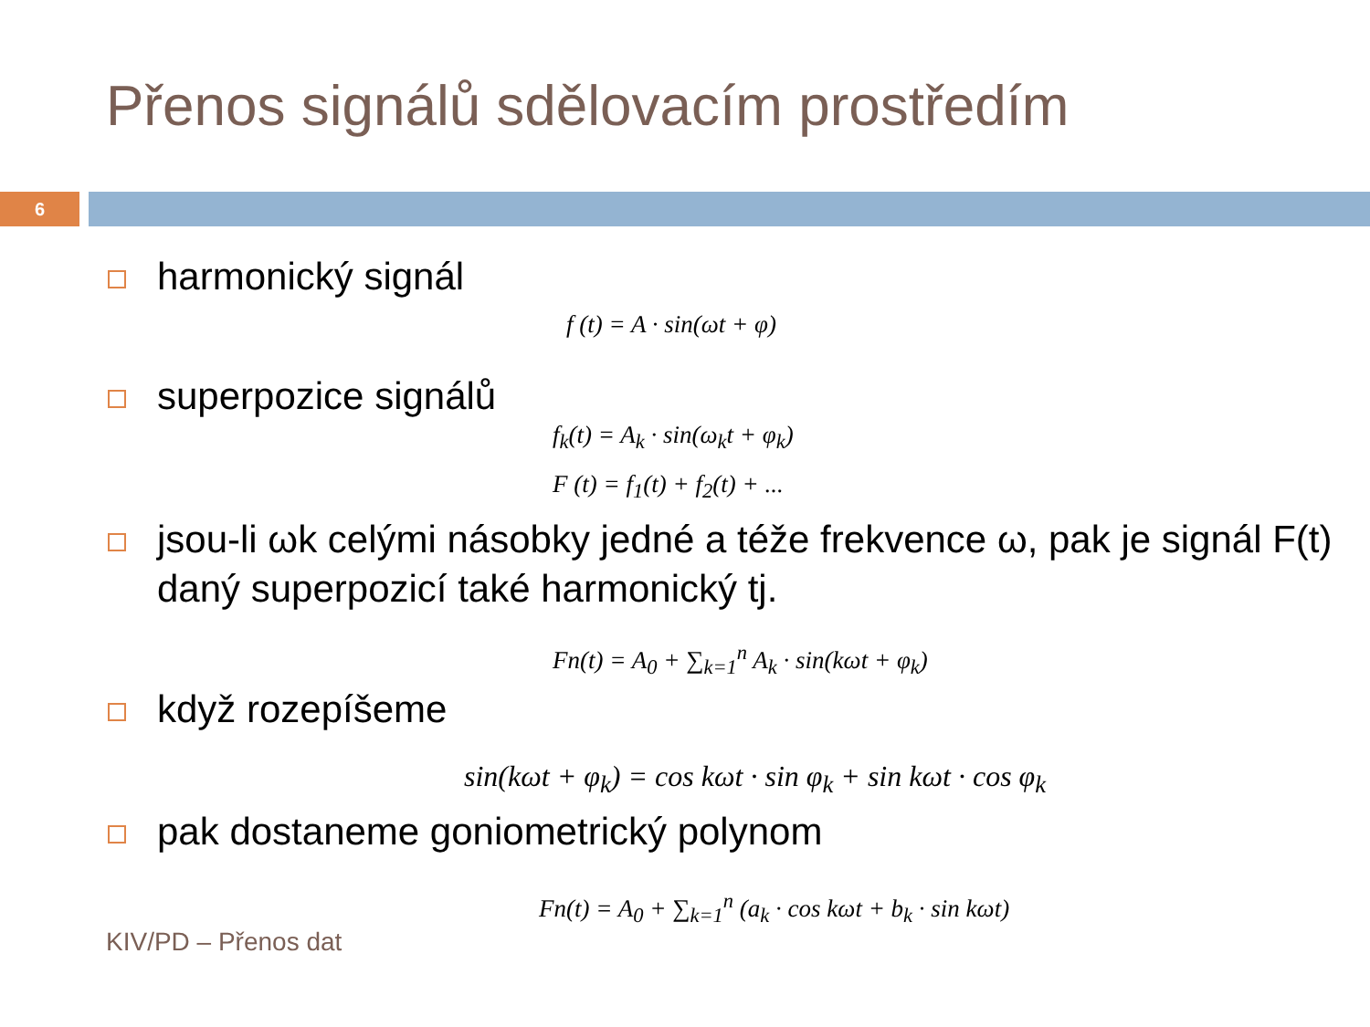Přenos signálů sdělovacím prostředím
6
harmonický signál
f (t) = A · sin(ωt + φ)
superpozice signálů
f<sub>k</sub>(t) = A<sub>k</sub> · sin(ω<sub>k</sub>t + φ<sub>k</sub>)
F (t) = f<sub>1</sub>(t) + f<sub>2</sub>(t) + ...
jsou-li ωk celými násobky jedné a téže frekvence ω, pak je signál F(t) daný superpozicí také harmonický tj.
Fn(t) = A<sub>0</sub> + ∑<sub>k=1</sub><sup>n</sup> A<sub>k</sub> · sin(kωt + φ<sub>k</sub>)
když rozepíšeme
sin(kωt + φ<sub>k</sub>) = cos kωt · sin φ<sub>k</sub> + sin kωt · cos φ<sub>k</sub>
pak dostaneme goniometrický polynom
Fn(t) = A<sub>0</sub> + ∑<sub>k=1</sub><sup>n</sup> (a<sub>k</sub> · cos kωt + b<sub>k</sub> · sin kωt)
KIV/PD – Přenos dat